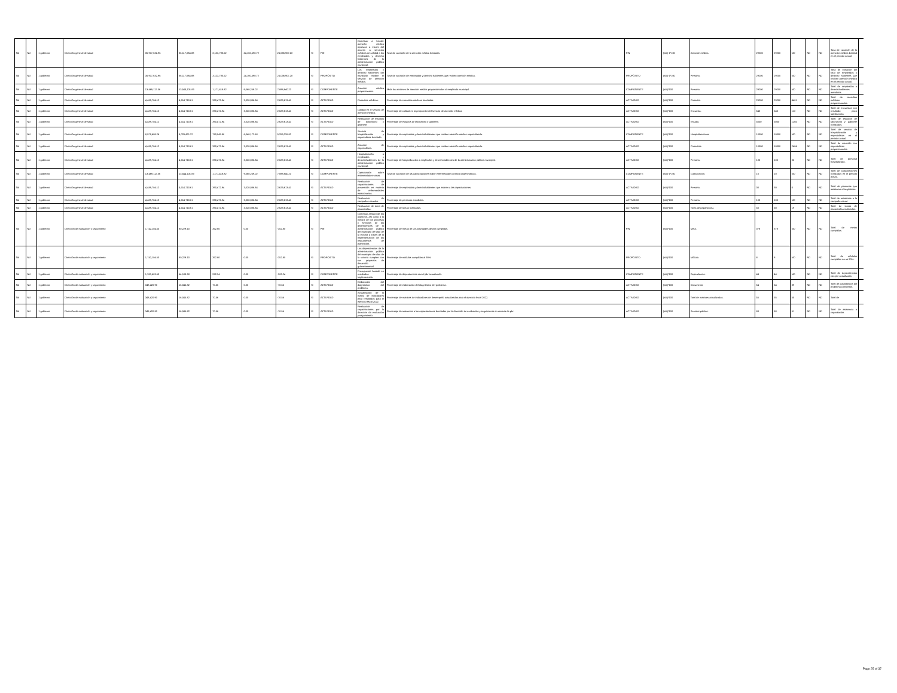| Nd | Nd | 1 gobierno | Dirección general de salud | 35,917,632.96 | 36,117,684.88 | 3,123,783.52 | 24,160,690.72 | 21,036,907.28 | SI | FIN | Contribuir a brindar atención médica oportuna a través del acceso a servicios médicos de calidad a los empleados y derecho habientes de la administración pública municipal. | Tasa de variación de la atención médica brindada. | FIN | (a/b)-1*100 | Atención médica. | 29200 | 29200 | ND | ND | ND | Tasa de variación de la atención médica brindad en el periodo actual. | |
| Nd | Nd | 1 gobierno | Dirección general de salud | 35,917,632.96 | 36,117,684.88 | 3,123,783.52 | 24,160,690.72 | 21,036,907.28 | SI | PROPÓSITO | Los empleados y derecho habientes del municipio reciben el servicio de atención médica. | Tasa de variación de empleados y derecho habientes que reciben atención médica. | PROPÓSITO | (a/b)-1*100 | Persona. | 29200 | 29200 | ND | ND | ND | Tasa de variación del total de empleados y derecho habientes que reciben atención médica en el periodo actual. | |
| Nd | Nd | 1 gobierno | Dirección general de salud | 13,469,112.36 | 13,544,131.83 | 1,171,418.82 | 9,060,259.02 | 7,888,840.23 | SI | COMPONENTE | Atención médica proporcionada. | Mide las acciones de atención medica proporcionadas al empleado municipal. | COMPONENTE | (a/b)*100 | Persona. | 29200 | 29200 | ND | ND | ND | Total de empleados o derechohabientes atendidos. | |
| Nd | Nd | 1 gobierno | Dirección general de salud | 4,489,704.12 | 4,514,710.61 | 390,472.94 | 3,020,086.34 | 2,629,613.41 | SI | ACTIVIDAD | Consultas médicas. | Porcentaje de consultas médicas brindadas. | ACTIVIDAD | (a/b)*100 | Consulta. | 29200 | 29200 | 4481 | ND | ND | Total de consultas médicas proporcionadas. | |
| Nd | Nd | 1 gobierno | Dirección general de salud | 4,489,704.12 | 4,514,710.61 | 390,472.94 | 3,020,086.34 | 2,629,613.41 | SI | ACTIVIDAD | Calidad en el servicio de atención médica. | Porcentaje de calidad en la proporción del servicio de atención médica. | ACTIVIDAD | (a/b)*100 | Encuesta. | 540 | 540 | 113 | ND | ND | Total de encuestas con resultado poco satisfactorio. | |
| Nd | Nd | 1 gobierno | Dirección general de salud | 4,489,704.12 | 4,514,710.61 | 390,472.94 | 3,020,086.34 | 2,629,613.41 | SI | ACTIVIDAD | Realización de estudios de laboratorio y gabinete. | Porcentaje de estudios de laboratorio y gabinete. | ACTIVIDAD | (a/b)*100 | Estudio. | 5000 | 5000 | 1265 | ND | ND | Total de estudios de laboratorio y gabinete realizados. | |
| Nd | Nd | 1 gobierno | Dirección general de salud | 8,979,408.24 | 9,029,421.22 | 780,945.88 | 6,040,172.68 | 5,259,226.82 | SI | COMPONENTE | Servicio de hospitalización y especialistas brindado. | Porcentaje de empleados y derechohabientes que reciben atención médica especializada. | COMPONENTE | (a/b)*100 | Hospitalizaciones | 10000 | 10000 | ND | ND | ND | Total de servicio de hospitalización y especialistas en el periodo actual. | |
| Nd | Nd | 1 gobierno | Dirección general de salud | 4,489,704.12 | 4,514,710.61 | 390,472.94 | 3,020,086.34 | 2,629,613.41 | SI | ACTIVIDAD | Atención de especialistas. | Porcentaje de empleados y derechohabientes que reciben atención médica especializada. | ACTIVIDAD | (a/b)*100 | Consultas. | 10000 | 10000 | 2404 | ND | ND | Total de atención con especialistas proporcionados. | |
| Nd | Nd | 1 gobierno | Dirección general de salud | 4,489,704.12 | 4,514,710.61 | 390,472.94 | 3,020,086.34 | 2,629,613.41 | SI | ACTIVIDAD | Hospitalización a empleados y derechohabientes de la administración pública municipal. | Porcentaje de hospitalización a empleados y derechohabientes de la administración pública municipal. | ACTIVIDAD | (a/b)*100 | Persona. | 180 | 180 | 36 | ND | ND | Total de personal hospitalizado. | |
| Nd | Nd | 1 gobierno | Dirección general de salud | 13,469,112.36 | 13,544,131.83 | 1,171,418.82 | 9,060,259.02 | 7,888,840.23 | SI | COMPONENTE | Capacitación sobre enfermedades varias. | Tasa de variación de las capacitaciones sobre enfermedades crónico degenerativas. | COMPONENTE | (a/b)-1*100 | Capacitación. | 10 | 10 | ND | ND | ND | Total de capacitaciones realizadas en el periodo actual. | |
| Nd | Nd | 1 gobierno | Dirección general de salud | 4,489,704.12 | 4,514,710.61 | 390,472.94 | 3,020,086.34 | 2,629,613.41 | SI | ACTIVIDAD | Realización de capacitaciones de prevención en materia de enfermedades estacionarias. | Porcentaje de empleados y derechohabientes que asisten a las capacitaciones. | ACTIVIDAD | (a/b)*100 | Persona. | 30 | 30 | 0 | ND | ND | Total de personas que asistieron a las pláticas. | |
| Nd | Nd | 1 gobierno | Dirección general de salud | 4,489,704.12 | 4,514,710.61 | 390,472.94 | 3,020,086.34 | 2,629,613.41 | SI | ACTIVIDAD | Realización de campañas visuales. | Porcentaje de personas atendidas. | ACTIVIDAD | (a/b)*100 | Persona. | 100 | 100 | ND | ND | ND | Total de asistentes a la campaña visual. | |
| Nd | Nd | 1 gobierno | Dirección general de salud | 4,489,704.12 | 4,514,710.61 | 390,472.94 | 3,020,086.34 | 2,629,613.41 | SI | ACTIVIDAD | Realización de toma de papanicolau. | Porcentaje de tomas realizadas. | ACTIVIDAD | (a/b)*100 | Toma de papanicolau. | 50 | 50 | 19 | ND | ND | Total de tomas de papanicolau realizadas. | |
| Nd | Nd | 1 gobierno | Dirección de evaluación y seguimiento | 1,742,104.50 | 80,229.10 | 352.80 | 0.00 | -352.80 | SI | FIN | Contribuir al logro de los objetivos, así como a la mejora de los procesos y servicios de las dependencias de la administración pública del municipio de silao de la victoria a través de la implementación de los instrumentos de planeación. | Porcentaje de metas de las actividades de pbr cumplidas. | FIN | (a/b)*100 | Meta. | 378 | 378 | ND | ND | ND | Total de metas cumplidas. | |
| Nd | Nd | 1 gobierno | Dirección de evaluación y seguimiento | 1,742,104.50 | 80,229.10 | 352.80 | 0.00 | -352.80 | SI | PROPÓSITO | Las dependencias de la administración pública del municipio de silao de la victoria cumplen con sus proyectos de desarrollo gubernamental. | Porcentaje de módulos cumplidos al 90%. | PROPÓSITO | (a/b)*100 | Módulo. | 8 | 8 | ND | ND | ND | Total de módulos cumplidos en un 90%- | |
| Nd | Nd | 1 gobierno | Dirección de evaluación y seguimiento | 1,393,683.60 | 64,183.28 | 282.24 | 0.00 | -282.24 | SI | COMPONENTE | Presupuesto basado en resultados implementado. | Porcentaje de dependencias con el pbr actualizado. | COMPONENTE | (a/b)*100 | Dependencia. | 44 | 44 | ND | ND | ND | Total de dependencias con pbr actualizado. | |
| Nd | Nd | 1 gobierno | Dirección de evaluación y seguimiento | 348,420.90 | 16,045.82 | 70.56 | 0.00 | -70.56 | SI | ACTIVIDAD | Elaboración del diagnóstico del problema. | Porcentaje de elaboración del diagnóstico del problema. | ACTIVIDAD | (a/b)*100 | Documento | 54 | 54 | 39 | ND | ND | Total de diagnósticos del problema completos. | |
| Nd | Nd | 1 gobierno | Dirección de evaluación y seguimiento | 348,420.90 | 16,045.82 | 70.56 | 0.00 | -70.56 | SI | ACTIVIDAD | Actualización de la matriz de indicadores para resultados para el ejercicio fiscal 2022. | Porcentaje de matrices de indicadores de desempeño actualizadas para el ejercicio fiscal 2022. | ACTIVIDAD | (a/b)*100 | Total de matrices actualizadas. | 55 | 55 | 55 | ND | ND | Total de | |
| Nd | Nd | 1 gobierno | Dirección de evaluación y seguimiento | 348,420.90 | 16,045.82 | 70.56 | 0.00 | -70.56 | SI | ACTIVIDAD | Realización de capacitaciones por la dirección de evaluación y seguimiento. | Porcentaje de asistencia a las capacitaciones brindadas por la dirección de evaluación y seguimiento en materia de pbr. | ACTIVIDAD | (a/b)*100 | Servidor público. | 88 | 88 | 51 | ND | ND | Total de asistencia a capacitación. | |
Page 25 of 37